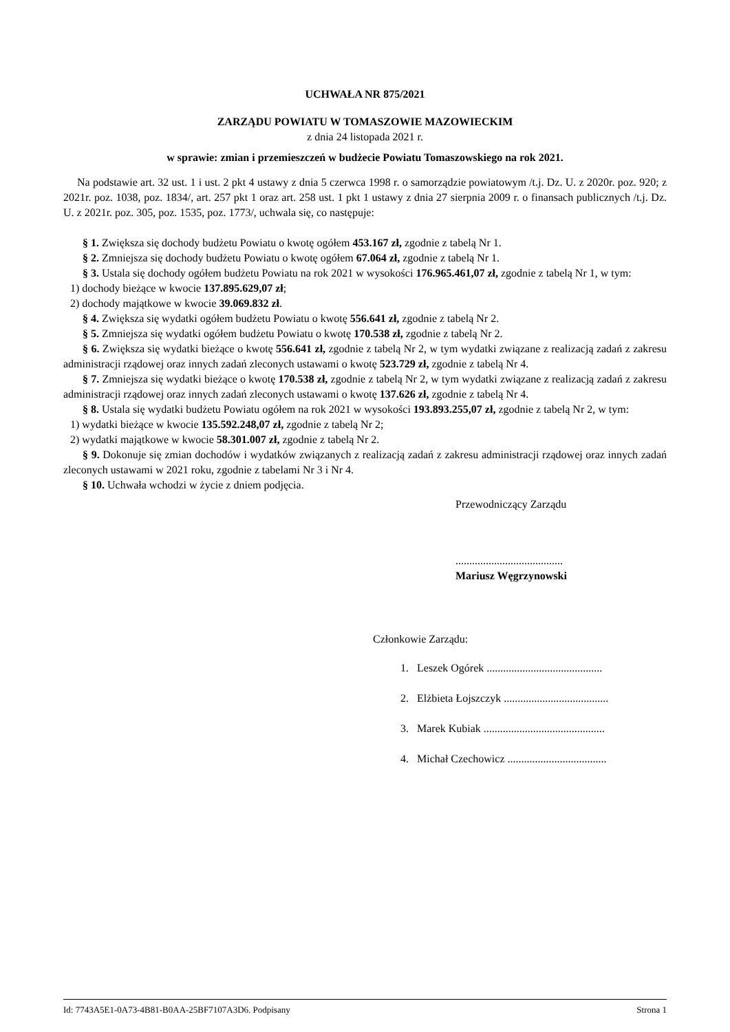UCHWAŁA NR 875/2021
ZARZĄDU POWIATU W TOMASZOWIE MAZOWIECKIM
z dnia 24 listopada 2021 r.
w sprawie: zmian i przemieszczeń w budżecie Powiatu Tomaszowskiego na rok 2021.
Na podstawie art. 32 ust. 1 i ust. 2 pkt 4 ustawy z dnia 5 czerwca 1998 r. o samorządzie powiatowym /t.j. Dz. U. z 2020r. poz. 920; z 2021r. poz. 1038, poz. 1834/, art. 257 pkt 1 oraz art. 258 ust. 1 pkt 1 ustawy z dnia 27 sierpnia 2009 r. o finansach publicznych /t.j. Dz. U. z 2021r. poz. 305, poz. 1535, poz. 1773/, uchwala się, co następuje:
§ 1. Zwiększa się dochody budżetu Powiatu o kwotę ogółem 453.167 zł, zgodnie z tabelą Nr 1.
§ 2. Zmniejsza się dochody budżetu Powiatu o kwotę ogółem 67.064 zł, zgodnie z tabelą Nr 1.
§ 3. Ustala się dochody ogółem budżetu Powiatu na rok 2021 w wysokości 176.965.461,07 zł, zgodnie z tabelą Nr 1, w tym:
1) dochody bieżące w kwocie 137.895.629,07 zł;
2) dochody majątkowe w kwocie 39.069.832 zł.
§ 4. Zwiększa się wydatki ogółem budżetu Powiatu o kwotę 556.641 zł, zgodnie z tabelą Nr 2.
§ 5. Zmniejsza się wydatki ogółem budżetu Powiatu o kwotę 170.538 zł, zgodnie z tabelą Nr 2.
§ 6. Zwiększa się wydatki bieżące o kwotę 556.641 zł, zgodnie z tabelą Nr 2, w tym wydatki związane z realizacją zadań z zakresu administracji rządowej oraz innych zadań zleconych ustawami o kwotę 523.729 zł, zgodnie z tabelą Nr 4.
§ 7. Zmniejsza się wydatki bieżące o kwotę 170.538 zł, zgodnie z tabelą Nr 2, w tym wydatki związane z realizacją zadań z zakresu administracji rządowej oraz innych zadań zleconych ustawami o kwotę 137.626 zł, zgodnie z tabelą Nr 4.
§ 8. Ustala się wydatki budżetu Powiatu ogółem na rok 2021 w wysokości 193.893.255,07 zł, zgodnie z tabelą Nr 2, w tym:
1) wydatki bieżące w kwocie 135.592.248,07 zł, zgodnie z tabelą Nr 2;
2) wydatki majątkowe w kwocie 58.301.007 zł, zgodnie z tabelą Nr 2.
§ 9. Dokonuje się zmian dochodów i wydatków związanych z realizacją zadań z zakresu administracji rządowej oraz innych zadań zleconych ustawami w 2021 roku, zgodnie z tabelami Nr 3 i Nr 4.
§ 10. Uchwała wchodzi w życie z dniem podjęcia.
Przewodniczący Zarządu
.......................................
Mariusz Węgrzynowski
Członkowie Zarządu:
1. Leszek Ogórek ..........................................
2. Elżbieta Łojszczyk ......................................
3. Marek Kubiak ............................................
4. Michał Czechowicz ....................................
Id: 7743A5E1-0A73-4B81-B0AA-25BF7107A3D6. Podpisany Strona 1